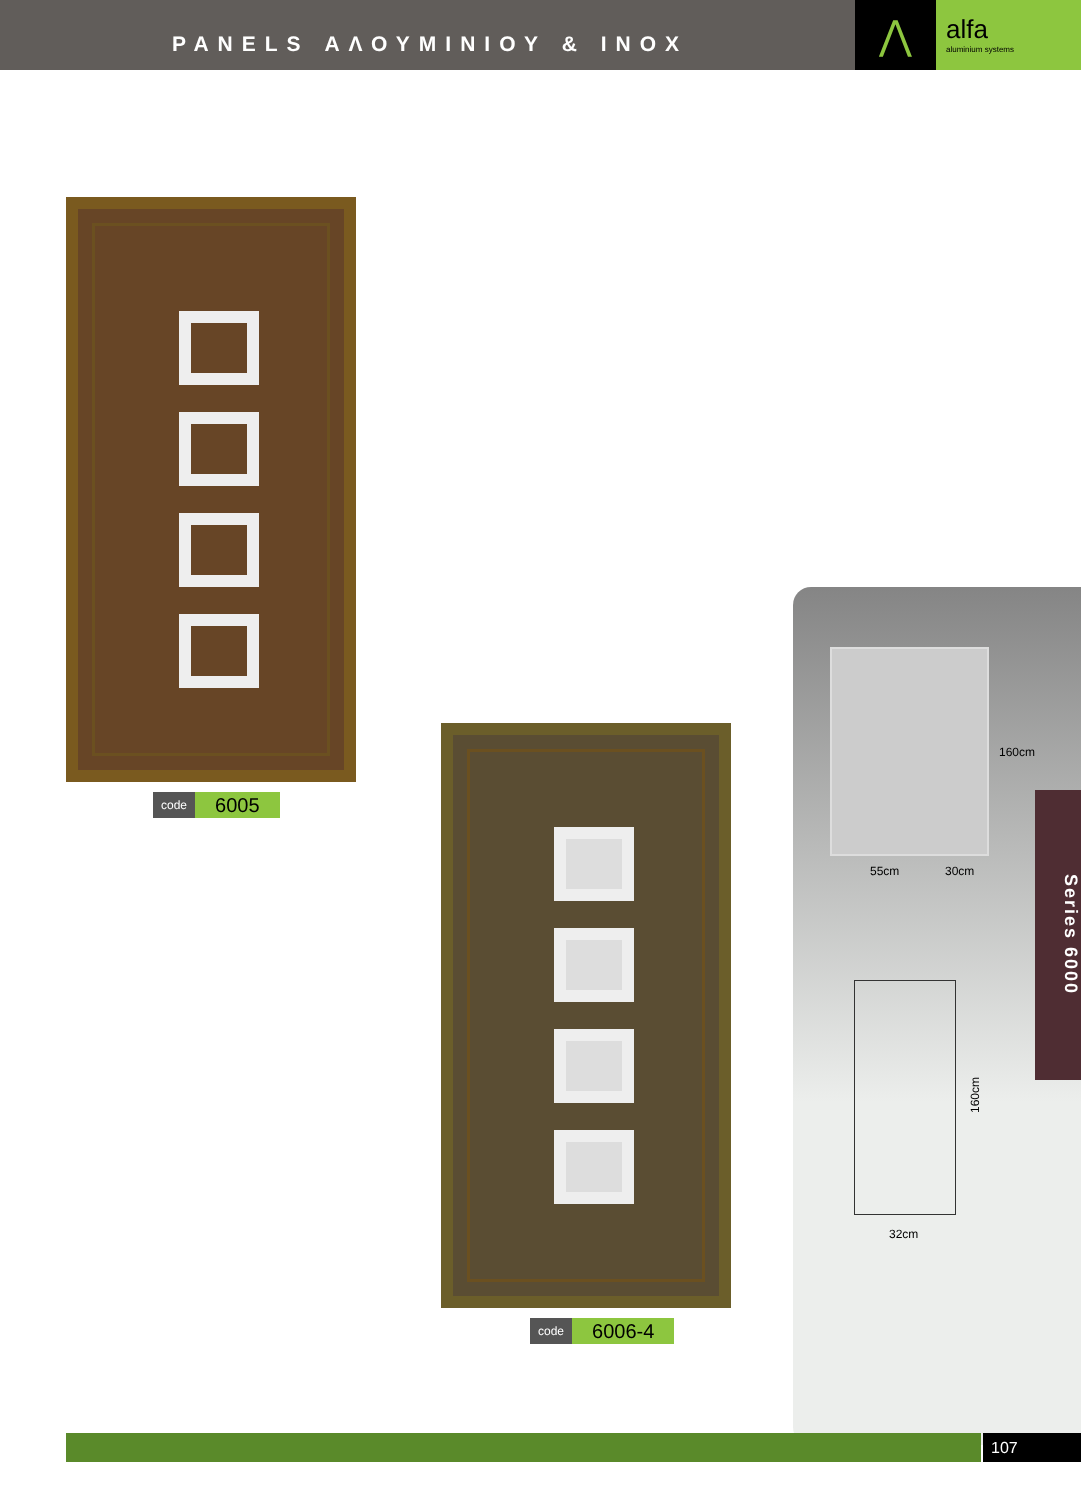PANELS ΑΛΟΥΜΙΝΙΟΥ & INOX
⋀
alfa
aluminium systems
code 6005
code 6006-4
160cm
55cm 30cm
160cm
32cm
Series 6000
107